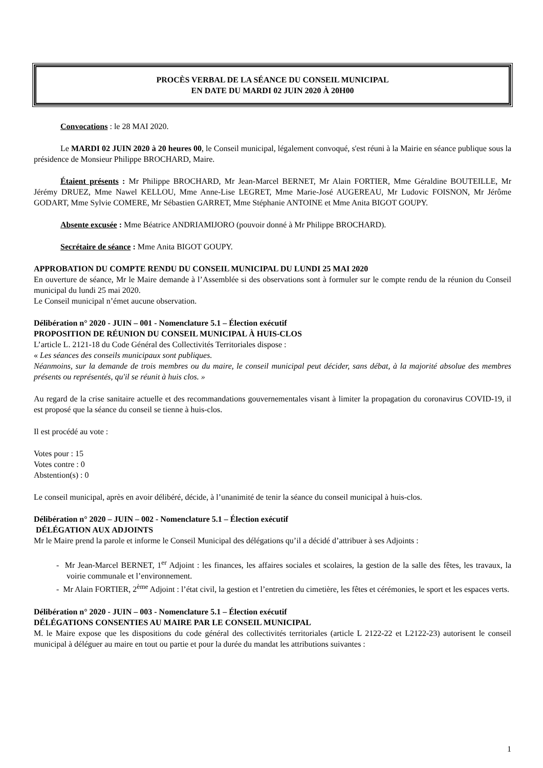PROCÈS VERBAL DE LA SÉANCE DU CONSEIL MUNICIPAL
EN DATE DU MARDI 02 JUIN 2020 À 20H00
Convocations : le 28 MAI 2020.
Le MARDI 02 JUIN 2020 à 20 heures 00, le Conseil municipal, légalement convoqué, s'est réuni à la Mairie en séance publique sous la présidence de Monsieur Philippe BROCHARD, Maire.
Étaient présents : Mr Philippe BROCHARD, Mr Jean-Marcel BERNET, Mr Alain FORTIER, Mme Géraldine BOUTEILLE, Mr Jérémy DRUEZ, Mme Nawel KELLOU, Mme Anne-Lise LEGRET, Mme Marie-José AUGEREAU, Mr Ludovic FOISNON, Mr Jérôme GODART, Mme Sylvie COMERE, Mr Sébastien GARRET, Mme Stéphanie ANTOINE et Mme Anita BIGOT GOUPY.
Absente excusée : Mme Béatrice ANDRIAMIJORO (pouvoir donné à Mr Philippe BROCHARD).
Secrétaire de séance : Mme Anita BIGOT GOUPY.
APPROBATION DU COMPTE RENDU DU CONSEIL MUNICIPAL DU LUNDI 25 MAI 2020
En ouverture de séance, Mr le Maire demande à l’Assemblée si des observations sont à formuler sur le compte rendu de la réunion du Conseil municipal du lundi 25 mai 2020.
Le Conseil municipal n’émet aucune observation.
Délibération n° 2020 - JUIN – 001 - Nomenclature 5.1 – Élection exécutif
PROPOSITION DE RÉUNION DU CONSEIL MUNICIPAL À HUIS-CLOS
L’article L. 2121-18 du Code Général des Collectivités Territoriales dispose :
« Les séances des conseils municipaux sont publiques.
Néanmoins, sur la demande de trois membres ou du maire, le conseil municipal peut décider, sans débat, à la majorité absolue des membres présents ou représentés, qu'il se réunit à huis clos. »
Au regard de la crise sanitaire actuelle et des recommandations gouvernementales visant à limiter la propagation du coronavirus COVID-19, il est proposé que la séance du conseil se tienne à huis-clos.
Il est procédé au vote :
Votes pour : 15
Votes contre : 0
Abstention(s) : 0
Le conseil municipal, après en avoir délibéré, décide, à l’unanimité de tenir la séance du conseil municipal à huis-clos.
Délibération n° 2020 – JUIN – 002 - Nomenclature 5.1 – Élection exécutif
DÉLÉGATION AUX ADJOINTS
Mr le Maire prend la parole et informe le Conseil Municipal des délégations qu’il a décidé d’attribuer à ses Adjoints :
- Mr Jean-Marcel BERNET, 1<sup>er</sup> Adjoint : les finances, les affaires sociales et scolaires, la gestion de la salle des fêtes, les travaux, la voirie communale et l’environnement.
- Mr Alain FORTIER, 2<sup>ème</sup> Adjoint : l’état civil, la gestion et l’entretien du cimetière, les fêtes et cérémonies, le sport et les espaces verts.
Délibération n° 2020 - JUIN – 003 - Nomenclature 5.1 – Élection exécutif
DÉLÉGATIONS CONSENTIES AU MAIRE PAR LE CONSEIL MUNICIPAL
M. le Maire expose que les dispositions du code général des collectivités territoriales (article L 2122-22 et L2122-23) autorisent le conseil municipal à déléguer au maire en tout ou partie et pour la durée du mandat les attributions suivantes :
1